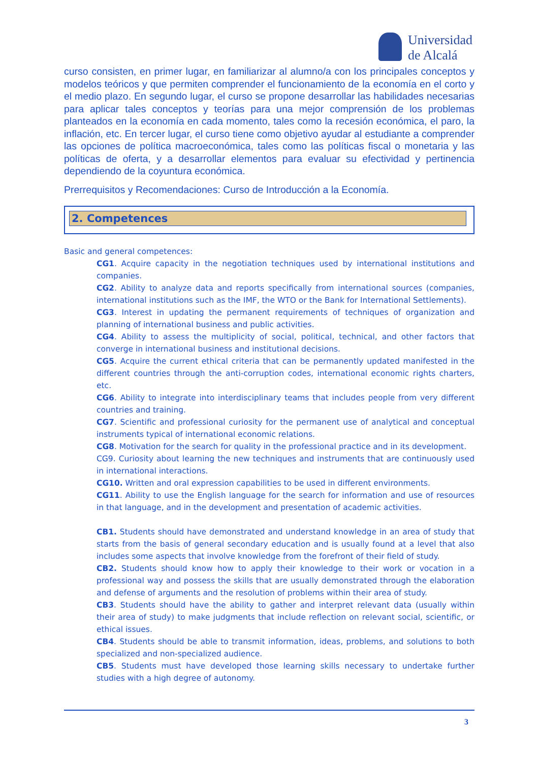Universidad
de Alcalá
curso consisten, en primer lugar, en familiarizar al alumno/a con los principales conceptos y modelos teóricos y que permiten comprender el funcionamiento de la economía en el corto y el medio plazo. En segundo lugar, el curso se propone desarrollar las habilidades necesarias para aplicar tales conceptos y teorías para una mejor comprensión de los problemas planteados en la economía en cada momento, tales como la recesión económica, el paro, la inflación, etc. En tercer lugar, el curso tiene como objetivo ayudar al estudiante a comprender las opciones de política macroeconómica, tales como las políticas fiscal o monetaria y las políticas de oferta, y a desarrollar elementos para evaluar su efectividad y pertinencia dependiendo de la coyuntura económica.
Prerrequisitos y Recomendaciones: Curso de Introducción a la Economía.
2. Competences
Basic and general competences:
CG1. Acquire capacity in the negotiation techniques used by international institutions and companies.
CG2. Ability to analyze data and reports specifically from international sources (companies, international institutions such as the IMF, the WTO or the Bank for International Settlements).
CG3. Interest in updating the permanent requirements of techniques of organization and planning of international business and public activities.
CG4. Ability to assess the multiplicity of social, political, technical, and other factors that converge in international business and institutional decisions.
CG5. Acquire the current ethical criteria that can be permanently updated manifested in the different countries through the anti-corruption codes, international economic rights charters, etc.
CG6. Ability to integrate into interdisciplinary teams that includes people from very different countries and training.
CG7. Scientific and professional curiosity for the permanent use of analytical and conceptual instruments typical of international economic relations.
CG8. Motivation for the search for quality in the professional practice and in its development.
CG9. Curiosity about learning the new techniques and instruments that are continuously used in international interactions.
CG10. Written and oral expression capabilities to be used in different environments.
CG11. Ability to use the English language for the search for information and use of resources in that language, and in the development and presentation of academic activities.
CB1. Students should have demonstrated and understand knowledge in an area of study that starts from the basis of general secondary education and is usually found at a level that also includes some aspects that involve knowledge from the forefront of their field of study.
CB2. Students should know how to apply their knowledge to their work or vocation in a professional way and possess the skills that are usually demonstrated through the elaboration and defense of arguments and the resolution of problems within their area of study.
CB3. Students should have the ability to gather and interpret relevant data (usually within their area of study) to make judgments that include reflection on relevant social, scientific, or ethical issues.
CB4. Students should be able to transmit information, ideas, problems, and solutions to both specialized and non-specialized audience.
CB5. Students must have developed those learning skills necessary to undertake further studies with a high degree of autonomy.
3